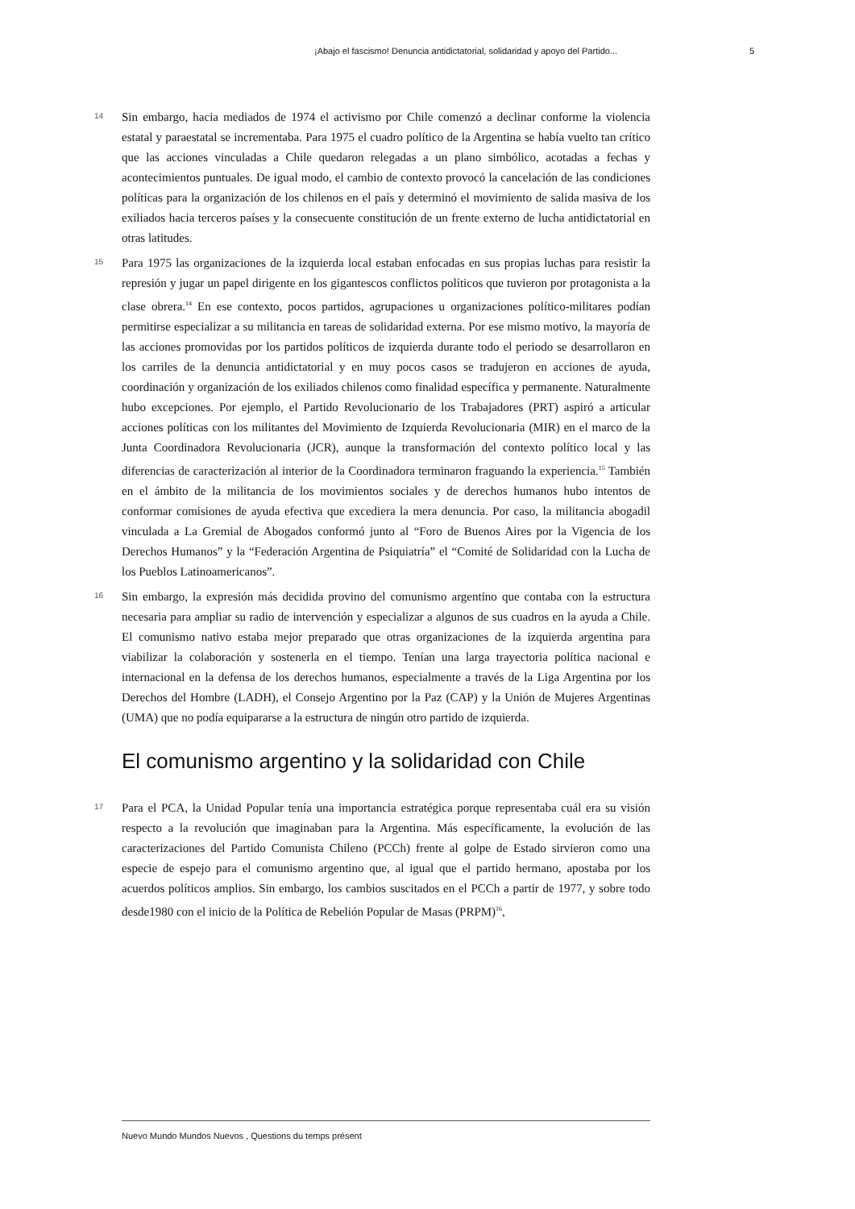¡Abajo el fascismo! Denuncia antidictatorial, solidaridad y apoyo del Partido... 5
14
Sin embargo, hacia mediados de 1974 el activismo por Chile comenzó a declinar conforme la violencia estatal y paraestatal se incrementaba. Para 1975 el cuadro político de la Argentina se había vuelto tan crítico que las acciones vinculadas a Chile quedaron relegadas a un plano simbólico, acotadas a fechas y acontecimientos puntuales. De igual modo, el cambio de contexto provocó la cancelación de las condiciones políticas para la organización de los chilenos en el país y determinó el movimiento de salida masiva de los exiliados hacia terceros países y la consecuente constitución de un frente externo de lucha antidictatorial en otras latitudes.
15
Para 1975 las organizaciones de la izquierda local estaban enfocadas en sus propias luchas para resistir la represión y jugar un papel dirigente en los gigantescos conflictos políticos que tuvieron por protagonista a la clase obrera.<sup>14</sup> En ese contexto, pocos partidos, agrupaciones u organizaciones político-militares podían permitirse especializar a su militancia en tareas de solidaridad externa. Por ese mismo motivo, la mayoría de las acciones promovidas por los partidos políticos de izquierda durante todo el periodo se desarrollaron en los carriles de la denuncia antidictatorial y en muy pocos casos se tradujeron en acciones de ayuda, coordinación y organización de los exiliados chilenos como finalidad específica y permanente. Naturalmente hubo excepciones. Por ejemplo, el Partido Revolucionario de los Trabajadores (PRT) aspiró a articular acciones políticas con los militantes del Movimiento de Izquierda Revolucionaria (MIR) en el marco de la Junta Coordinadora Revolucionaria (JCR), aunque la transformación del contexto político local y las diferencias de caracterización al interior de la Coordinadora terminaron fraguando la experiencia.<sup>15</sup> También en el ámbito de la militancia de los movimientos sociales y de derechos humanos hubo intentos de conformar comisiones de ayuda efectiva que excediera la mera denuncia. Por caso, la militancia abogadil vinculada a La Gremial de Abogados conformó junto al “Foro de Buenos Aires por la Vigencia de los Derechos Humanos” y la “Federación Argentina de Psiquiatría” el “Comité de Solidaridad con la Lucha de los Pueblos Latinoamericanos”.
16
Sin embargo, la expresión más decidida provino del comunismo argentino que contaba con la estructura necesaria para ampliar su radio de intervención y especializar a algunos de sus cuadros en la ayuda a Chile. El comunismo nativo estaba mejor preparado que otras organizaciones de la izquierda argentina para viabilizar la colaboración y sostenerla en el tiempo. Tenían una larga trayectoria política nacional e internacional en la defensa de los derechos humanos, especialmente a través de la Liga Argentina por los Derechos del Hombre (LADH), el Consejo Argentino por la Paz (CAP) y la Unión de Mujeres Argentinas (UMA) que no podía equipararse a la estructura de ningún otro partido de izquierda.
El comunismo argentino y la solidaridad con Chile
17
Para el PCA, la Unidad Popular tenía una importancia estratégica porque representaba cuál era su visión respecto a la revolución que imaginaban para la Argentina. Más específicamente, la evolución de las caracterizaciones del Partido Comunista Chileno (PCCh) frente al golpe de Estado sirvieron como una especie de espejo para el comunismo argentino que, al igual que el partido hermano, apostaba por los acuerdos políticos amplios. Sin embargo, los cambios suscitados en el PCCh a partir de 1977, y sobre todo desde1980 con el inicio de la Política de Rebelión Popular de Masas (PRPM)<sup>16</sup>,
Nuevo Mundo Mundos Nuevos , Questions du temps présent